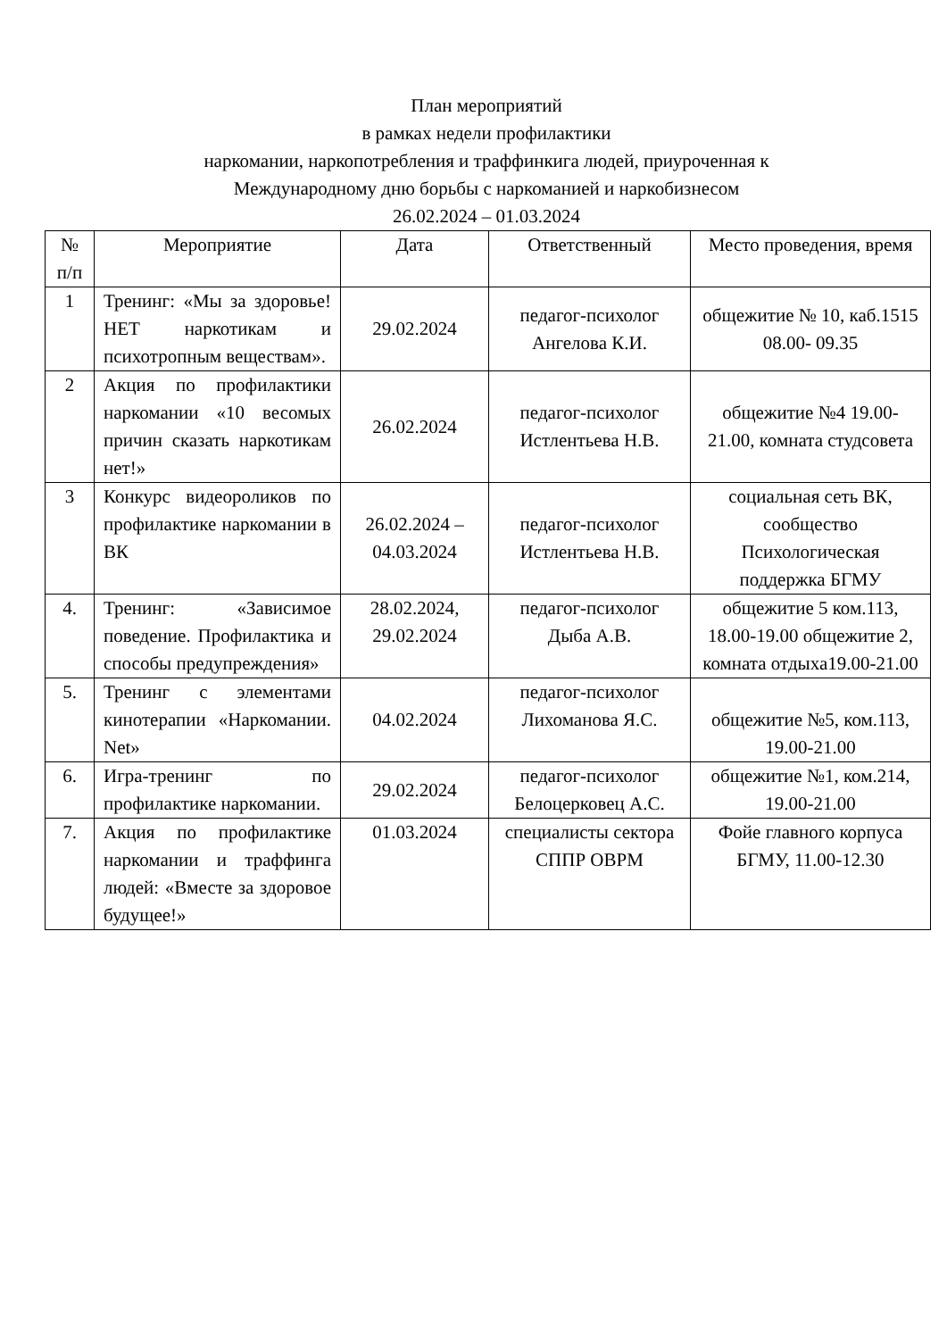План мероприятий
в рамках недели профилактики
наркомании, наркопотребления и траффинкига людей, приуроченная к
Международному дню борьбы с наркоманией и наркобизнесом
26.02.2024 – 01.03.2024
| № п/п | Мероприятие | Дата | Ответственный | Место проведения, время |
| --- | --- | --- | --- | --- |
| 1 | Тренинг: «Мы за здоровье! НЕТ наркотикам и психотропным веществам». | 29.02.2024 | педагог-психолог Ангелова К.И. | общежитие № 10, каб.1515 08.00- 09.35 |
| 2 | Акция по профилактики наркомании «10 весомых причин сказать наркотикам нет!» | 26.02.2024 | педагог-психолог Истлентьева Н.В. | общежитие №4 19.00-21.00, комната студсовета |
| 3 | Конкурс видеороликов по профилактике наркомании в ВК | 26.02.2024 – 04.03.2024 | педагог-психолог Истлентьева Н.В. | социальная сеть ВК, сообщество Психологическая поддержка БГМУ |
| 4. | Тренинг: «Зависимое поведение. Профилактика и способы предупреждения» | 28.02.2024, 29.02.2024 | педагог-психолог Дыба А.В. | общежитие 5 ком.113, 18.00-19.00 общежитие 2, комната отдыха19.00-21.00 |
| 5. | Тренинг с элементами кинотерапии «Наркомании. Net» | 04.02.2024 | педагог-психолог Лихоманова Я.С. | общежитие №5, ком.113, 19.00-21.00 |
| 6. | Игра-тренинг по профилактике наркомании. | 29.02.2024 | педагог-психолог Белоцерковец А.С. | общежитие №1, ком.214, 19.00-21.00 |
| 7. | Акция по профилактике наркомании и траффинга людей: «Вместе за здоровое будущее!» | 01.03.2024 | специалисты сектора СППР ОВРМ | Фойе главного корпуса БГМУ, 11.00-12.30 |